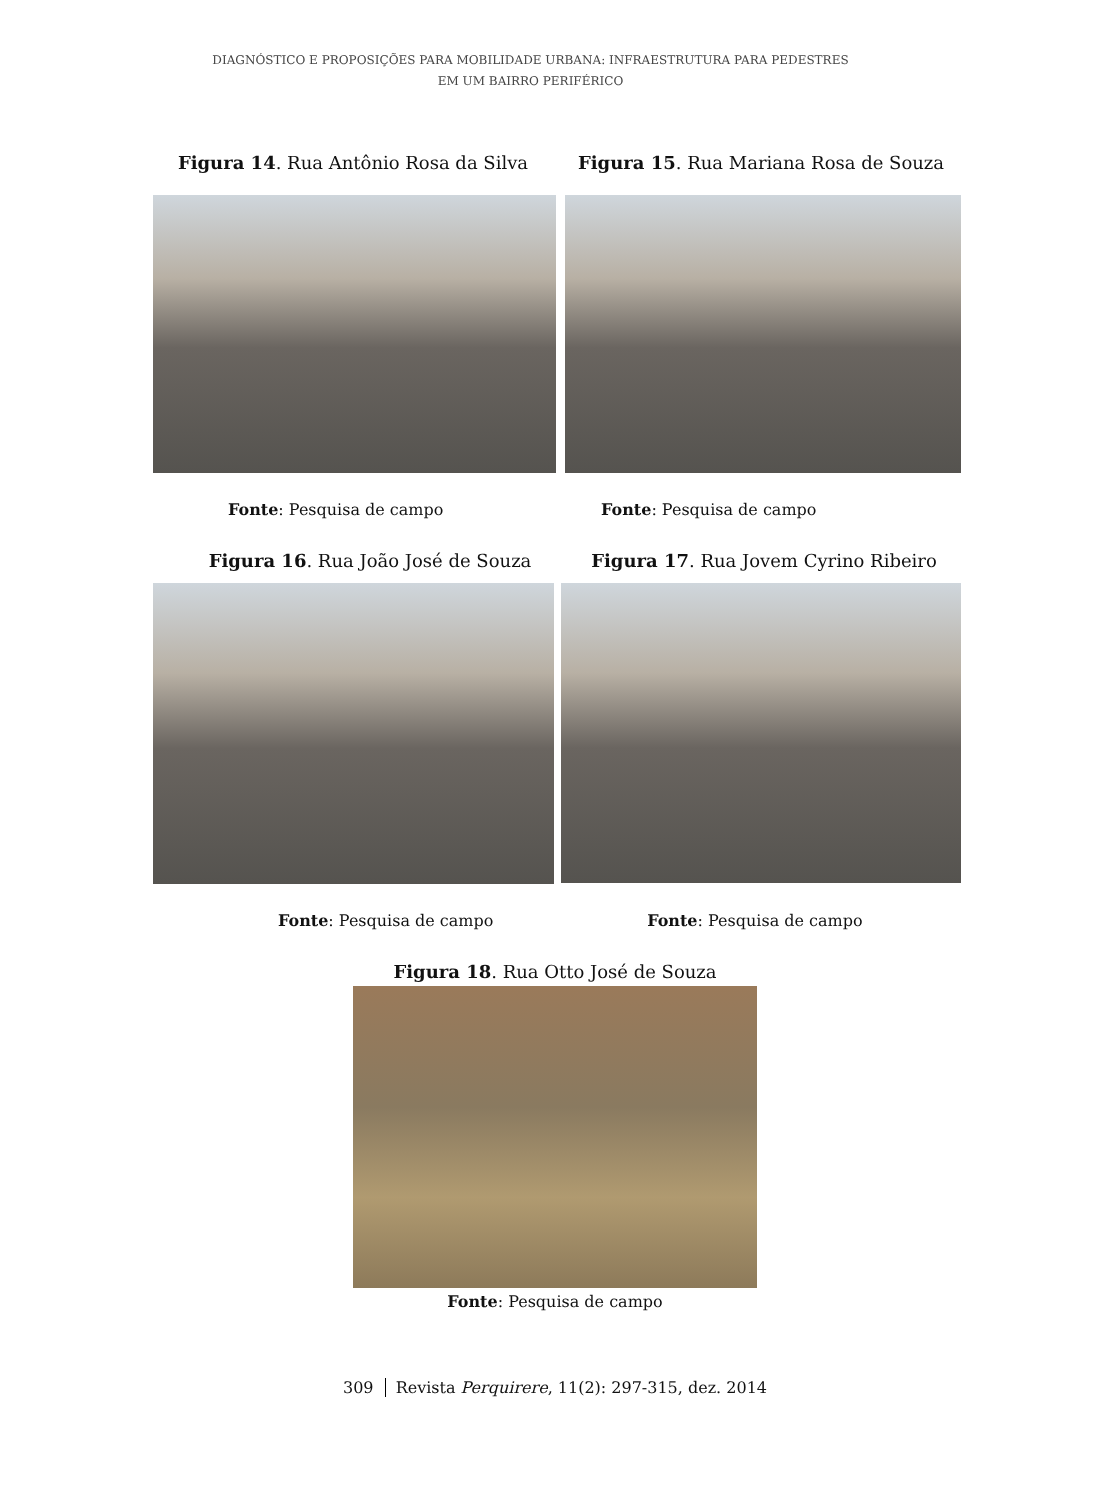DIAGNÓSTICO E PROPOSIÇÕES PARA MOBILIDADE URBANA: INFRAESTRUTURA PARA PEDESTRES
EM UM BAIRRO PERIFÉRICO
Figura 14. Rua Antônio Rosa da Silva Figura 15. Rua Mariana Rosa de Souza
Fonte: Pesquisa de campo Fonte: Pesquisa de campo
Figura 16. Rua João José de Souza Figura 17. Rua Jovem Cyrino Ribeiro
Fonte: Pesquisa de campo Fonte: Pesquisa de campo
Figura 18. Rua Otto José de Souza
Fonte: Pesquisa de campo
309 Revista Perquirere, 11(2): 297-315, dez. 2014